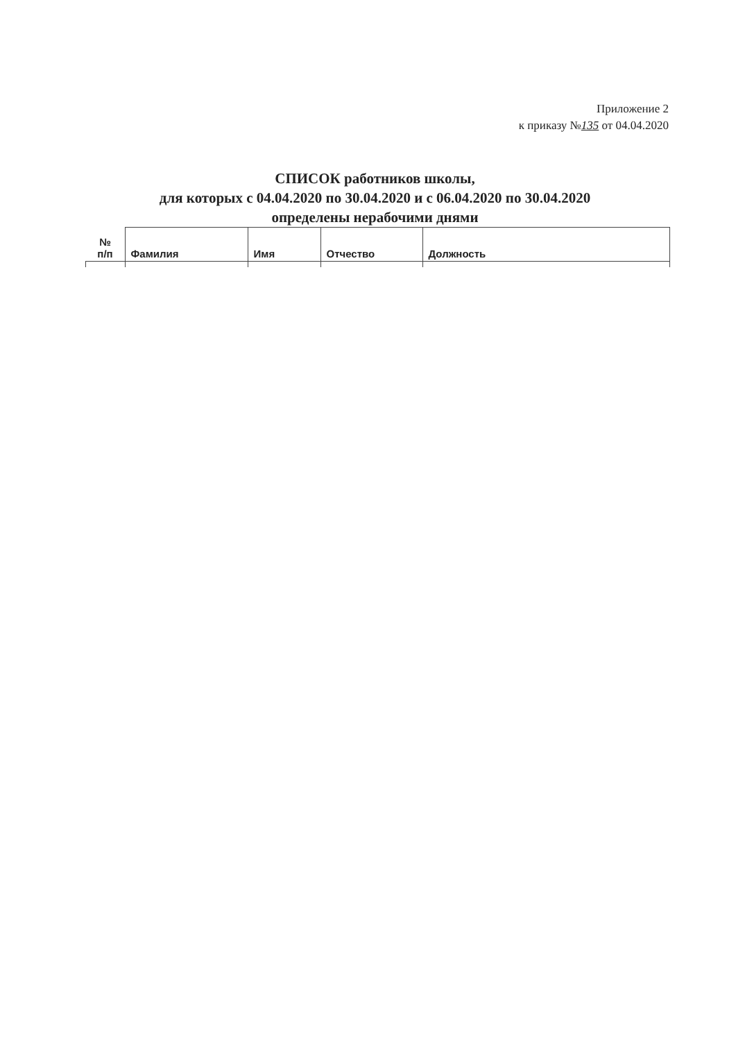Приложение 2
к приказу №135 от 04.04.2020
СПИСОК работников школы,
для которых с 04.04.2020 по 30.04.2020 и с 06.04.2020 по 30.04.2020
определены нерабочими днями
| № п/п | Фамилия | Имя | Отчество | Должность |
| --- | --- | --- | --- | --- |